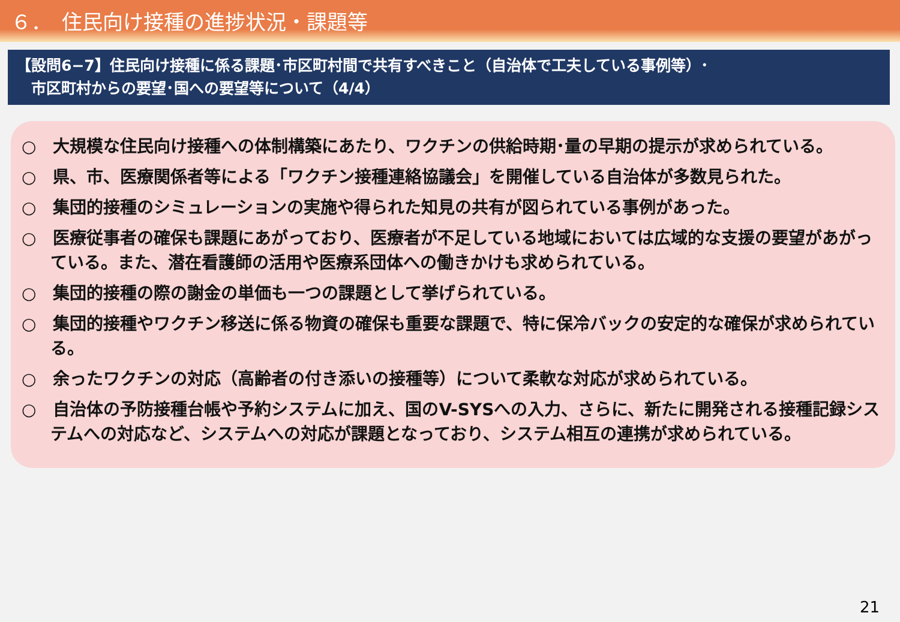６．　住民向け接種の進捗状況・課題等
【設問6−7】住民向け接種に係る課題･市区町村間で共有すべきこと（自治体で工夫している事例等）･
　市区町村からの要望･国への要望等について（4/4）
○　大規模な住民向け接種への体制構築にあたり、ワクチンの供給時期･量の早期の提示が求められている。
○　県、市、医療関係者等による「ワクチン接種連絡協議会」を開催している自治体が多数見られた。
○　集団的接種のシミュレーションの実施や得られた知見の共有が図られている事例があった。
○　医療従事者の確保も課題にあがっており、医療者が不足している地域においては広域的な支援の要望があがっている。また、潜在看護師の活用や医療系団体への働きかけも求められている。
○　集団的接種の際の謝金の単価も一つの課題として挙げられている。
○　集団的接種やワクチン移送に係る物資の確保も重要な課題で、特に保冷バックの安定的な確保が求められている。
○　余ったワクチンの対応（高齢者の付き添いの接種等）について柔軟な対応が求められている。
○　自治体の予防接種台帳や予約システムに加え、国のV-SYSへの入力、さらに、新たに開発される接種記録システムへの対応など、システムへの対応が課題となっており、システム相互の連携が求められている。
21